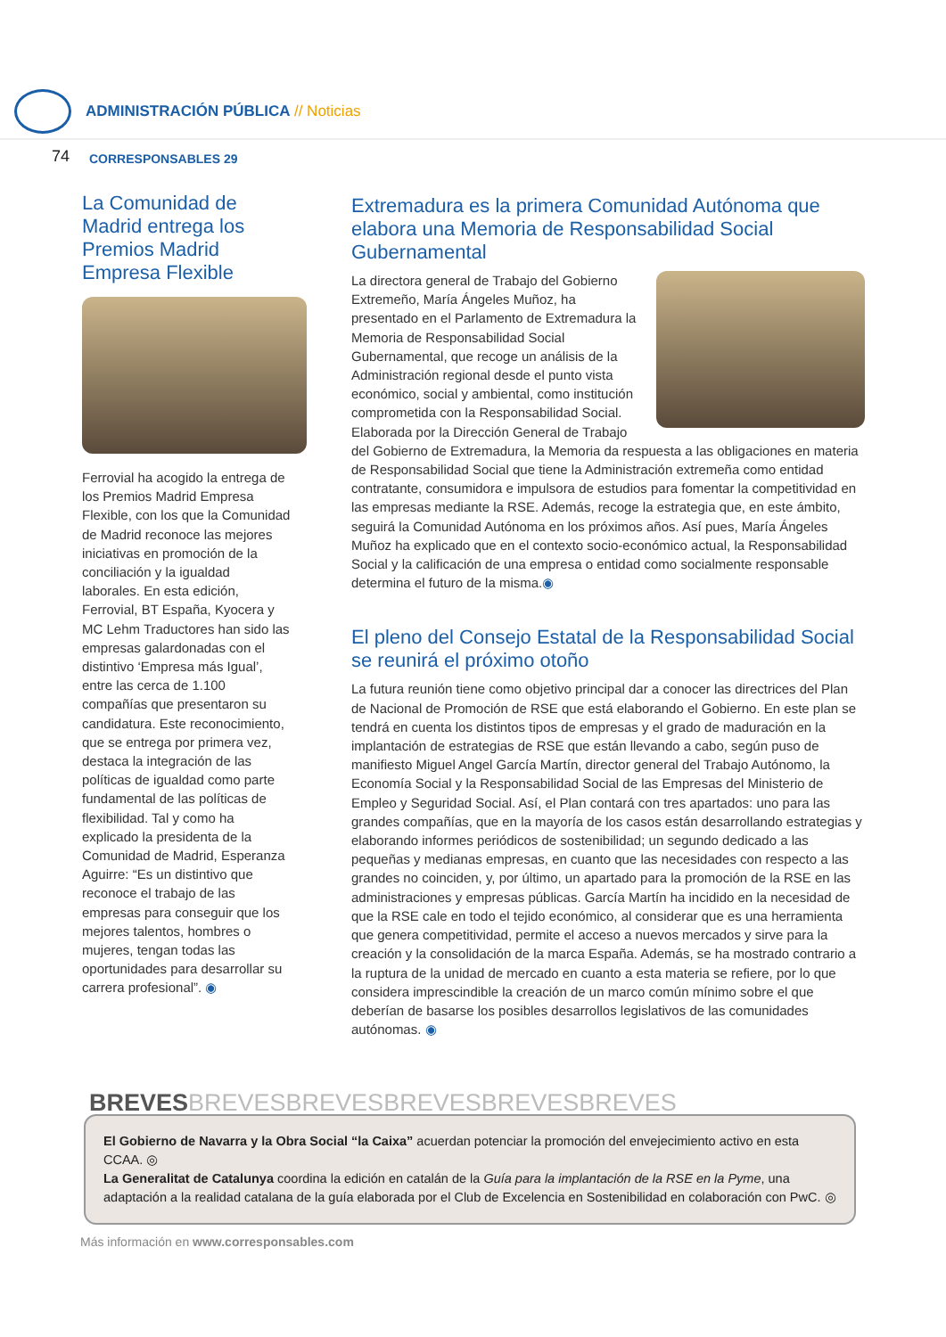ADMINISTRACIÓN PÚBLICA // Noticias
74 CORRESPONSABLES 29
La Comunidad de Madrid entrega los Premios Madrid Empresa Flexible
Ferrovial ha acogido la entrega de los Premios Madrid Empresa Flexible, con los que la Comunidad de Madrid reconoce las mejores iniciativas en promoción de la conciliación y la igualdad laborales. En esta edición, Ferrovial, BT España, Kyocera y MC Lehm Traductores han sido las empresas galardonadas con el distintivo ‘Empresa más Igual’, entre las cerca de 1.100 compañías que presentaron su candidatura. Este reconocimiento, que se entrega por primera vez, destaca la integración de las políticas de igualdad como parte fundamental de las políticas de flexibilidad. Tal y como ha explicado la presidenta de la Comunidad de Madrid, Esperanza Aguirre: “Es un distintivo que reconoce el trabajo de las empresas para conseguir que los mejores talentos, hombres o mujeres, tengan todas las oportunidades para desarrollar su carrera profesional”. ◉
Extremadura es la primera Comunidad Autónoma que elabora una Memoria de Responsabilidad Social Gubernamental
La directora general de Trabajo del Gobierno Extremeño, María Ángeles Muñoz, ha presentado en el Parlamento de Extremadura la Memoria de Responsabilidad Social Gubernamental, que recoge un análisis de la Administración regional desde el punto vista económico, social y ambiental, como institución comprometida con la Responsabilidad Social. Elaborada por la Dirección General de Trabajo del Gobierno de Extremadura, la Memoria da respuesta a las obligaciones en materia de Responsabilidad Social que tiene la Administración extremeña como entidad contratante, consumidora e impulsora de estudios para fomentar la competitividad en las empresas mediante la RSE. Además, recoge la estrategia que, en este ámbito, seguirá la Comunidad Autónoma en los próximos años. Así pues, María Ángeles Muñoz ha explicado que en el contexto socio-económico actual, la Responsabilidad Social y la calificación de una empresa o entidad como socialmente responsable determina el futuro de la misma.◉
El pleno del Consejo Estatal de la Responsabilidad Social se reunirá el próximo otoño
La futura reunión tiene como objetivo principal dar a conocer las directrices del Plan de Nacional de Promoción de RSE que está elaborando el Gobierno. En este plan se tendrá en cuenta los distintos tipos de empresas y el grado de maduración en la implantación de estrategias de RSE que están llevando a cabo, según puso de manifiesto Miguel Angel García Martín, director general del Trabajo Autónomo, la Economía Social y la Responsabilidad Social de las Empresas del Ministerio de Empleo y Seguridad Social. Así, el Plan contará con tres apartados: uno para las grandes compañías, que en la mayoría de los casos están desarrollando estrategias y elaborando informes periódicos de sostenibilidad; un segundo dedicado a las pequeñas y medianas empresas, en cuanto que las necesidades con respecto a las grandes no coinciden, y, por último, un apartado para la promoción de la RSE en las administraciones y empresas públicas. García Martín ha incidido en la necesidad de que la RSE cale en todo el tejido económico, al considerar que es una herramienta que genera competitividad, permite el acceso a nuevos mercados y sirve para la creación y la consolidación de la marca España. Además, se ha mostrado contrario a la ruptura de la unidad de mercado en cuanto a esta materia se refiere, por lo que considera imprescindible la creación de un marco común mínimo sobre el que deberían de basarse los posibles desarrollos legislativos de las comunidades autónomas. ◉
BREVESBREVESBREVESBREVESBREVESBREVES
El Gobierno de Navarra y la Obra Social “la Caixa” acuerdan potenciar la promoción del envejecimiento activo en esta CCAA. ◎
La Generalitat de Catalunya coordina la edición en catalán de la Guía para la implantación de la RSE en la Pyme, una adaptación a la realidad catalana de la guía elaborada por el Club de Excelencia en Sostenibilidad en colaboración con PwC. ◎
Más información en www.corresponsables.com